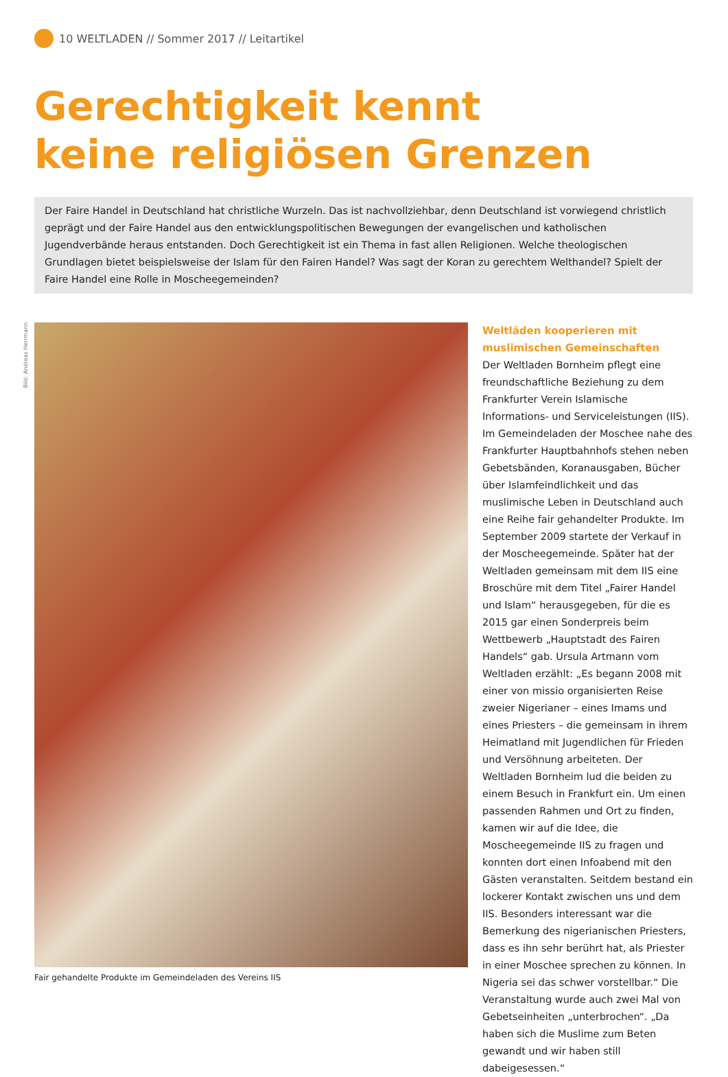10 WELTLADEN // Sommer 2017 // Leitartikel
Gerechtigkeit kennt
keine religiösen Grenzen
Der Faire Handel in Deutschland hat christliche Wurzeln. Das ist nachvollziehbar, denn Deutschland ist vorwiegend christlich geprägt und der Faire Handel aus den entwicklungspolitischen Bewegungen der evangelischen und katholischen Jugendverbände heraus entstanden. Doch Gerechtigkeit ist ein Thema in fast allen Religionen. Welche theologischen Grundlagen bietet beispielsweise der Islam für den Fairen Handel? Was sagt der Koran zu gerechtem Welthandel? Spielt der Faire Handel eine Rolle in Moscheegemeinden?
Bild: Andreas Herrmann
Fair gehandelte Produkte im Gemeindeladen des Vereins IIS
Weltläden kooperieren mit muslimischen Gemeinschaften
Der Weltladen Bornheim pflegt eine freundschaftliche Beziehung zu dem Frankfurter Verein Islamische Informations- und Serviceleistungen (IIS). Im Gemeindeladen der Moschee nahe des Frankfurter Hauptbahnhofs stehen neben Gebetsbänden, Koranausgaben, Bücher über Islamfeindlichkeit und das muslimische Leben in Deutschland auch eine Reihe fair gehandelter Produkte. Im September 2009 startete der Verkauf in der Moscheegemeinde. Später hat der Weltladen gemeinsam mit dem IIS eine Broschüre mit dem Titel „Fairer Handel und Islam“ herausgegeben, für die es 2015 gar einen Sonderpreis beim Wettbewerb „Hauptstadt des Fairen Handels“ gab. Ursula Artmann vom Weltladen erzählt: „Es begann 2008 mit einer von missio organisierten Reise zweier Nigerianer – eines Imams und eines Priesters – die gemeinsam in ihrem Heimatland mit Jugendlichen für Frieden und Versöhnung arbeiteten. Der Weltladen Bornheim lud die beiden zu einem Besuch in Frankfurt ein. Um einen passenden Rahmen und Ort zu finden, kamen wir auf die Idee, die Moscheegemeinde IIS zu fragen und konnten dort einen Infoabend mit den Gästen veranstalten. Seitdem bestand ein lockerer Kontakt zwischen uns und dem IIS. Besonders interessant war die Bemerkung des nigerianischen Priesters, dass es ihn sehr berührt hat, als Priester in einer Moschee sprechen zu können. In Nigeria sei das schwer vorstellbar.“ Die Veranstaltung wurde auch zwei Mal von Gebetseinheiten „unterbrochen“. „Da haben sich die Muslime zum Beten gewandt und wir haben still dabeigesessen.“